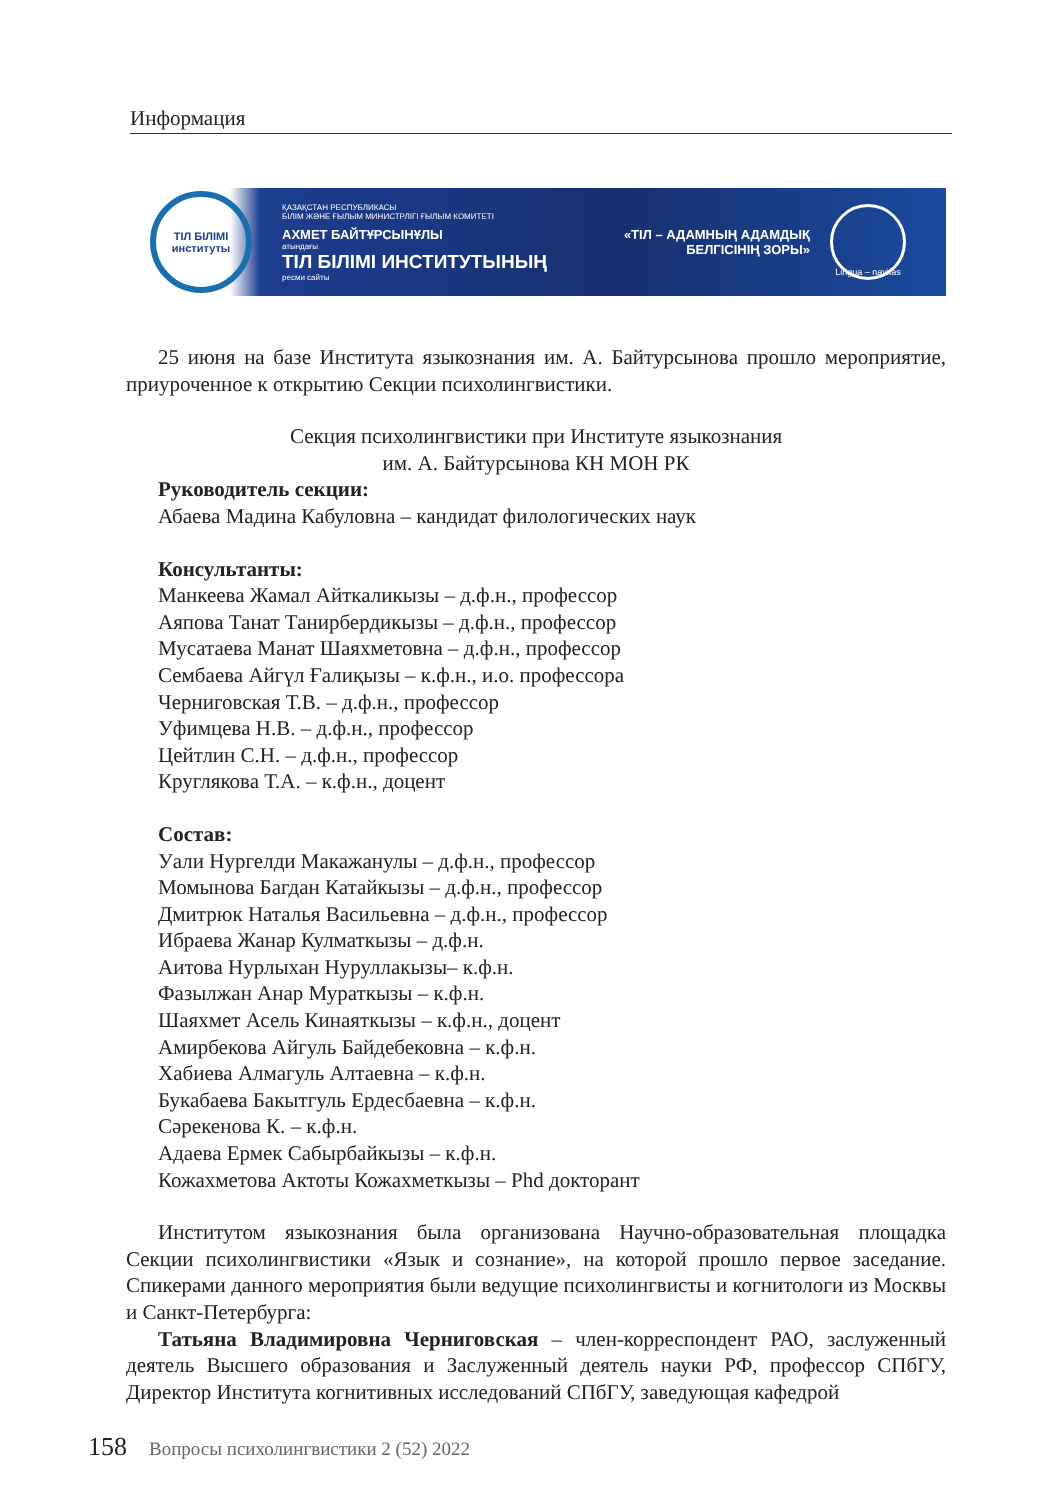Информация
ТІЛ БІЛІМІ
институты
ҚАЗАҚСТАН РЕСПУБЛИКАСЫ
БІЛІМ ЖӘНЕ ҒЫЛЫМ МИНИСТРЛІГІ ҒЫЛЫМ КОМИТЕТІ
АХМЕТ БАЙТҰРСЫНҰЛЫ
атындағы
ТІЛ БІЛІМІ ИНСТИТУТЫНЫҢ
ресми сайты
«ТІЛ – АДАМНЫҢ АДАМДЫҚ
БЕЛГІСІНІҢ ЗОРЫ»
Lingua – navitas
25 июня на базе Института языкознания им. А. Байтурсынова прошло мероприятие, приуроченное к открытию Секции психолингвистики.
Секция психолингвистики при Институте языкознания
им. А. Байтурсынова КН МОН РК
Руководитель секции:
Абаева Мадина Кабуловна – кандидат филологических наук
Консультанты:
Манкеева Жамал Айткаликызы – д.ф.н., профессор
Аяпова Танат Танирбердикызы – д.ф.н., профессор
Мусатаева Манат Шаяхметовна – д.ф.н., профессор
Сембаева Айгүл Ғалиқызы – к.ф.н., и.о. профессора
Черниговская Т.В. – д.ф.н., профессор
Уфимцева Н.В. – д.ф.н., профессор
Цейтлин С.Н. – д.ф.н., профессор
Круглякова Т.А. – к.ф.н., доцент
Состав:
Уали Нургелди Макажанулы – д.ф.н., профессор
Момынова Багдан Катайкызы – д.ф.н., профессор
Дмитрюк Наталья Васильевна – д.ф.н., профессор
Ибраева Жанар Кулматкызы – д.ф.н.
Аитова Нурлыхан Нуруллакызы– к.ф.н.
Фазылжан Анар Мураткызы – к.ф.н.
Шаяхмет Асель Кинаяткызы – к.ф.н., доцент
Амирбекова Айгуль Байдебековна – к.ф.н.
Хабиева Алмагуль Алтаевна – к.ф.н.
Букабаева Бакытгуль Ердесбаевна – к.ф.н.
Сәрекенова К. – к.ф.н.
Адаева Ермек Сабырбайкызы – к.ф.н.
Кожахметова Актоты Кожахметкызы – Phd докторант
Институтом языкознания была организована Научно-образовательная площадка Секции психолингвистики «Язык и сознание», на которой прошло первое заседание. Спикерами данного мероприятия были ведущие психолингвисты и когнитологи из Москвы и Санкт-Петербурга:
Татьяна Владимировна Черниговская – член-корреспондент РАО, заслуженный деятель Высшего образования и Заслуженный деятель науки РФ, профессор СПбГУ, Директор Института когнитивных исследований СПбГУ, заведующая кафедрой
158 Вопросы психолингвистики 2 (52) 2022